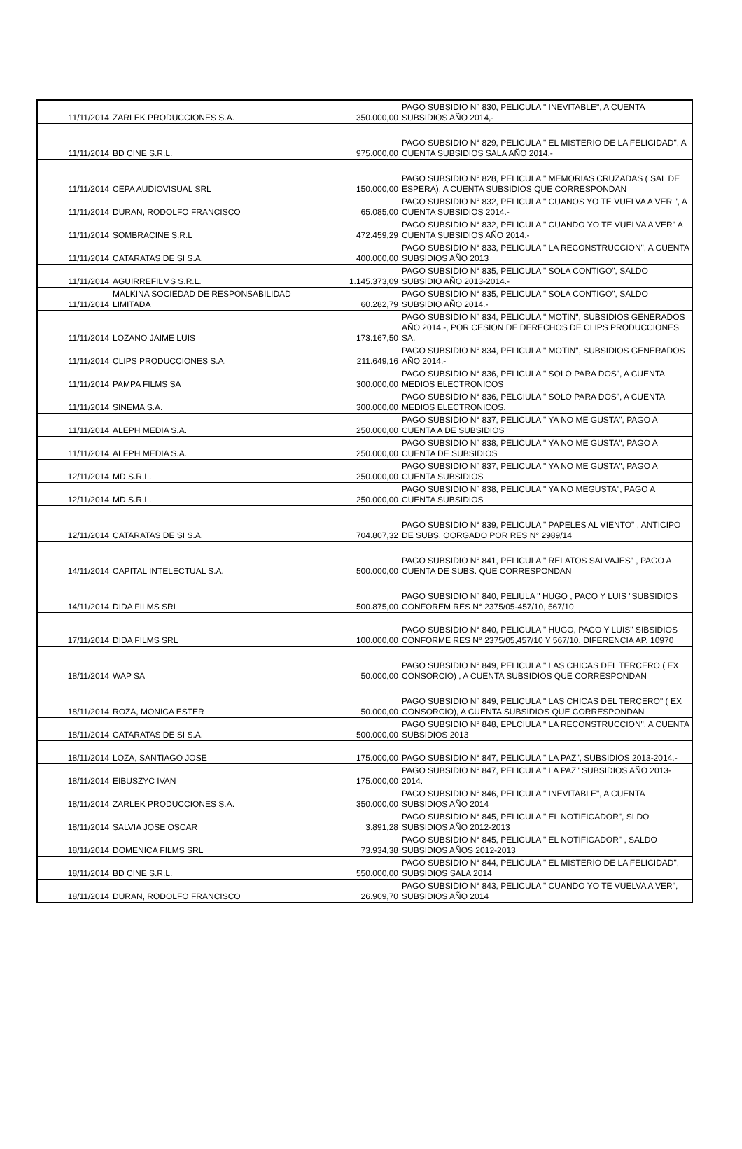| 11/11/2014 | ZARLEK PRODUCCIONES S.A. | 350.000,00 | PAGO SUBSIDIO N° 830, PELICULA " INEVITABLE", A CUENTA SUBSIDIOS AÑO 2014,- |
| 11/11/2014 | BD CINE S.R.L. | 975.000,00 | PAGO SUBSIDIO N° 829, PELICULA " EL MISTERIO DE LA FELICIDAD", A CUENTA SUBSIDIOS SALA AÑO 2014.- |
| 11/11/2014 | CEPA AUDIOVISUAL SRL | 150.000,00 | PAGO SUBSIDIO N° 828, PELICULA " MEMORIAS CRUZADAS ( SAL DE ESPERA), A CUENTA SUBSIDIOS QUE CORRESPONDAN |
| 11/11/2014 | DURAN, RODOLFO FRANCISCO | 65.085,00 | PAGO SUBSIDIO N° 832, PELICULA " CUANOS YO TE VUELVA A VER ", A CUENTA SUBSIDIOS 2014.- |
| 11/11/2014 | SOMBRACINE S.R.L | 472.459,29 | PAGO SUBSIDIO N° 832, PELICULA " CUANDO YO TE VUELVA A VER" A CUENTA SUBSIDIOS AÑO 2014.- |
| 11/11/2014 | CATARATAS DE SI S.A. | 400.000,00 | PAGO SUBSIDIO N° 833, PELICULA " LA RECONSTRUCCION", A CUENTA SUBSIDIOS AÑO 2013 |
| 11/11/2014 | AGUIRREFILMS S.R.L. | 1.145.373,09 | PAGO SUBSIDIO N° 835, PELICULA " SOLA CONTIGO", SALDO SUBSIDIO AÑO 2013-2014.- |
| 11/11/2014 | MALKINA SOCIEDAD DE RESPONSABILIDAD LIMITADA | 60.282,79 | PAGO SUBSIDIO N° 835, PELICULA " SOLA CONTIGO", SALDO SUBSIDIO AÑO 2014.- |
| 11/11/2014 | LOZANO JAIME LUIS | 173.167,50 | PAGO SUBSIDIO N° 834, PELICULA " MOTIN", SUBSIDIOS GENERADOS AÑO 2014.-, POR CESION DE DERECHOS DE CLIPS PRODUCCIONES SA. |
| 11/11/2014 | CLIPS PRODUCCIONES S.A. | 211.649,16 | PAGO SUBSIDIO N° 834, PELICULA " MOTIN", SUBSIDIOS GENERADOS AÑO 2014.- |
| 11/11/2014 | PAMPA FILMS SA | 300.000,00 | PAGO SUBSIDIO N° 836, PELICULA " SOLO PARA DOS", A CUENTA MEDIOS ELECTRONICOS |
| 11/11/2014 | SINEMA S.A. | 300.000,00 | PAGO SUBSIDIO N° 836, PELCIULA " SOLO PARA DOS", A CUENTA MEDIOS ELECTRONICOS. |
| 11/11/2014 | ALEPH MEDIA S.A. | 250.000,00 | PAGO SUBSIDIO N° 837, PELICULA " YA NO ME GUSTA", PAGO A CUENTA A DE SUBSIDIOS |
| 11/11/2014 | ALEPH MEDIA S.A. | 250.000,00 | PAGO SUBSIDIO N° 838, PELICULA " YA NO ME GUSTA", PAGO A CUENTA DE SUBSIDIOS |
| 12/11/2014 | MD S.R.L. | 250.000,00 | PAGO SUBSIDIO N° 837, PELICULA " YA NO ME GUSTA", PAGO A CUENTA SUBSIDIOS |
| 12/11/2014 | MD S.R.L. | 250.000,00 | PAGO SUBSIDIO N° 838, PELICULA " YA NO MEGUSTA", PAGO A CUENTA SUBSIDIOS |
| 12/11/2014 | CATARATAS DE SI S.A. | 704.807,32 | PAGO SUBSIDIO N° 839, PELICULA " PAPELES AL VIENTO" , ANTICIPO DE SUBS. OORGADO POR RES N° 2989/14 |
| 14/11/2014 | CAPITAL INTELECTUAL S.A. | 500.000,00 | PAGO SUBSIDIO N° 841, PELICULA " RELATOS SALVAJES" , PAGO A CUENTA DE SUBS. QUE CORRESPONDAN |
| 14/11/2014 | DIDA FILMS SRL | 500.875,00 | PAGO SUBSIDIO N° 840, PELIULA " HUGO , PACO Y LUIS "SUBSIDIOS CONFOREM RES N° 2375/05-457/10, 567/10 |
| 17/11/2014 | DIDA FILMS SRL | 100.000,00 | PAGO SUBSIDIO N° 840, PELICULA " HUGO, PACO Y LUIS" SIBSIDIOS CONFORME RES N° 2375/05,457/10 Y 567/10, DIFERENCIA AP. 10970 |
| 18/11/2014 | WAP SA | 50.000,00 | PAGO SUBSIDIO N° 849, PELICULA " LAS CHICAS DEL TERCERO ( EX CONSORCIO) , A CUENTA SUBSIDIOS QUE CORRESPONDAN |
| 18/11/2014 | ROZA, MONICA ESTER | 50.000,00 | PAGO SUBSIDIO N° 849, PELICULA " LAS CHICAS DEL TERCERO" ( EX CONSORCIO), A CUENTA SUBSIDIOS QUE CORRESPONDAN |
| 18/11/2014 | CATARATAS DE SI S.A. | 500.000,00 | PAGO SUBSIDIO N° 848, EPLCIULA " LA RECONSTRUCCION", A CUENTA SUBSIDIOS 2013 |
| 18/11/2014 | LOZA, SANTIAGO JOSE | 175.000,00 | PAGO SUBSIDIO N° 847, PELICULA " LA PAZ", SUBSIDIOS 2013-2014.- |
| 18/11/2014 | EIBUSZYC IVAN | 175.000,00 | PAGO SUBSIDIO N° 847, PELICULA " LA PAZ" SUBSIDIOS AÑO 2013-2014. |
| 18/11/2014 | ZARLEK PRODUCCIONES S.A. | 350.000,00 | PAGO SUBSIDIO N° 846, PELICULA " INEVITABLE", A CUENTA SUBSIDIOS AÑO 2014 |
| 18/11/2014 | SALVIA JOSE OSCAR | 3.891,28 | PAGO SUBSIDIO N° 845, PELICULA " EL NOTIFICADOR", SLDO SUBSIDIOS AÑO 2012-2013 |
| 18/11/2014 | DOMENICA FILMS SRL | 73.934,38 | PAGO SUBSIDIO N° 845, PELICULA " EL NOTIFICADOR" , SALDO SUBSIDIOS AÑOS 2012-2013 |
| 18/11/2014 | BD CINE S.R.L. | 550.000,00 | PAGO SUBSIDIO N° 844, PELICULA " EL MISTERIO DE LA FELICIDAD", SUBSIDIOS SALA 2014 |
| 18/11/2014 | DURAN, RODOLFO FRANCISCO | 26.909,70 | PAGO SUBSIDIO N° 843, PELICULA " CUANDO YO TE VUELVA A VER", SUBSIDIOS AÑO 2014 |